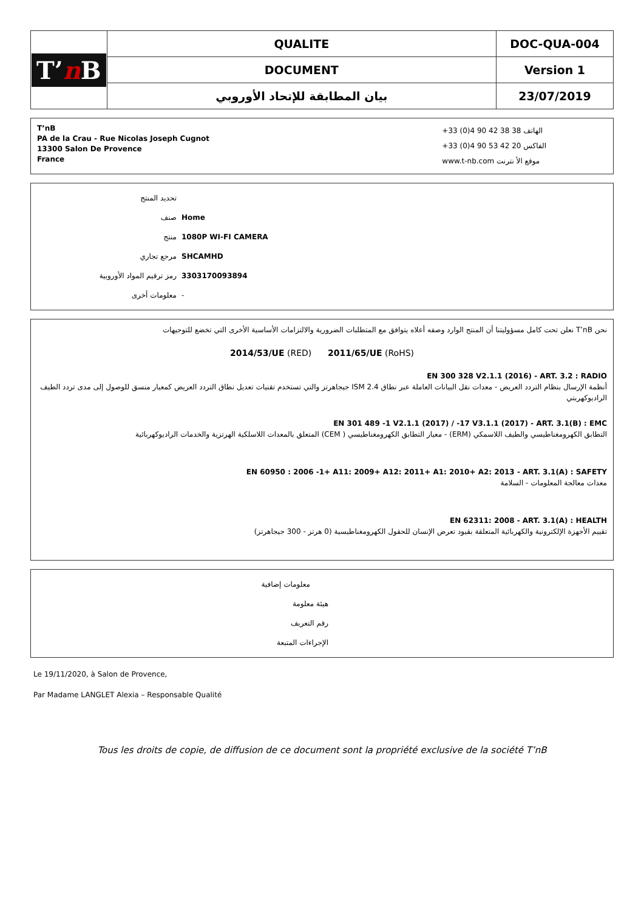| T’ n B | QUALITE | DOC-QUA-004 |
| | DOCUMENT | Version 1 |
| | بيان المطابقة للإتحاد الأوروبي | 23/07/2019 |
T’nB
PA de la Crau - Rue Nicolas Joseph Cugnot
13300 Salon De Provence
France
+33 (0)4 90 42 38 38 الهاتف
+33 (0)4 90 53 42 20 الفاكس
www.t-nb.com موقع الأ نترنت
تحديد المنتج
صنف Home
منتج 1080P WI-FI CAMERA
مرجع تجاري SHCAMHD
رمز ترقيم المواد الأوروبية 3303170093894
معلومات أخرى -
نحن T’nB نعلن تحت كامل مسؤوليتنا أن المنتج الوارد وصفه أعلاه يتوافق مع المتطلبات الضرورية والالتزامات الأساسية الأخرى التي تخضع للتوجيهات
2014/53/UE (RED) 2011/65/UE (RoHS)
EN 300 328 V2.1.1 (2016) - ART. 3.2 : RADIO
أنظمة الإرسال بنظام التردد العريض - معدات نقل البيانات العاملة عبر نطاق ISM 2.4 جيجاهرتز والتي تستخدم تقنيات تعديل نطاق التردد العريض كمعيار منسق للوصول إلى مدى تردد الطيف الراديوكهربتي
EN 301 489 -1 V2.1.1 (2017) / -17 V3.1.1 (2017) - ART. 3.1(B) : EMC
التطابق الكهرومغناطيسي والطيف اللاسمكي (ERM) - معيار التطابق الكهرومغناطيسي ( CEM) المتعلق بالمعدات اللاسلكية الهرتزية والخدمات الراديوكهربائية
EN 60950 : 2006 -1+ A11: 2009+ A12: 2011+ A1: 2010+ A2: 2013 - ART. 3.1(A) : SAFETY
معدات معالجة المعلومات - السلامة
EN 62311: 2008 - ART. 3.1(A) : HEALTH
تقييم الأجهزة الإلكترونية والكهربائية المتعلقة بقيود تعرض الإنسان للحقول الكهرومغناطيسية (0 هرتز - 300 جيجاهرتز)
معلومات إضافية
هيئة معلومة
رقم التعريف
الإجراءات المتبعة
Le 19/11/2020, à Salon de Provence,
Par Madame LANGLET Alexia – Responsable Qualité
Tous les droits de copie, de diffusion de ce document sont la propriété exclusive de la société T’nB